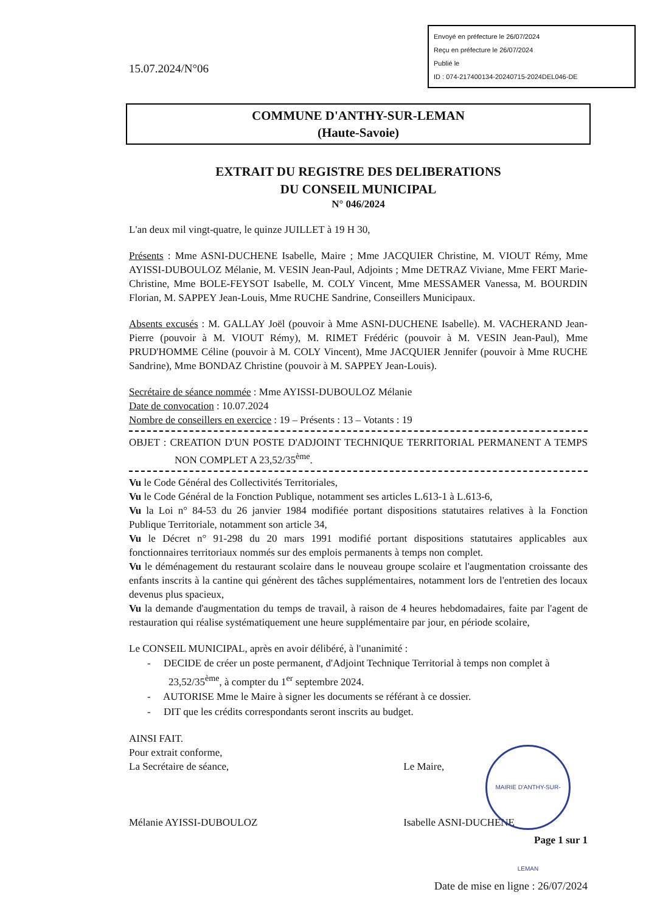Envoyé en préfecture le 26/07/2024
Reçu en préfecture le 26/07/2024
Publié le
ID : 074-217400134-20240715-2024DEL046-DE
15.07.2024/N°06
COMMUNE D'ANTHY-SUR-LEMAN
(Haute-Savoie)
EXTRAIT DU REGISTRE DES DELIBERATIONS
DU CONSEIL MUNICIPAL
N° 046/2024
L'an deux mil vingt-quatre, le quinze JUILLET à 19 H 30,
Présents : Mme ASNI-DUCHENE Isabelle, Maire ; Mme JACQUIER Christine, M. VIOUT Rémy, Mme AYISSI-DUBOULOZ Mélanie, M. VESIN Jean-Paul, Adjoints ; Mme DETRAZ Viviane, Mme FERT Marie-Christine, Mme BOLE-FEYSOT Isabelle, M. COLY Vincent, Mme MESSAMER Vanessa, M. BOURDIN Florian, M. SAPPEY Jean-Louis, Mme RUCHE Sandrine, Conseillers Municipaux.
Absents excusés : M. GALLAY Joël (pouvoir à Mme ASNI-DUCHENE Isabelle). M. VACHERAND Jean-Pierre (pouvoir à M. VIOUT Rémy), M. RIMET Frédéric (pouvoir à M. VESIN Jean-Paul), Mme PRUD'HOMME Céline (pouvoir à M. COLY Vincent), Mme JACQUIER Jennifer (pouvoir à Mme RUCHE Sandrine), Mme BONDAZ Christine (pouvoir à M. SAPPEY Jean-Louis).
Secrétaire de séance nommée : Mme AYISSI-DUBOULOZ Mélanie
Date de convocation : 10.07.2024
Nombre de conseillers en exercice : 19 – Présents : 13 – Votants : 19
OBJET : CREATION D'UN POSTE D'ADJOINT TECHNIQUE TERRITORIAL PERMANENT A TEMPS NON COMPLET A 23,52/35<sup>ème</sup>.
Vu le Code Général des Collectivités Territoriales,
Vu le Code Général de la Fonction Publique, notamment ses articles L.613-1 à L.613-6,
Vu la Loi n° 84-53 du 26 janvier 1984 modifiée portant dispositions statutaires relatives à la Fonction Publique Territoriale, notamment son article 34,
Vu le Décret n° 91-298 du 20 mars 1991 modifié portant dispositions statutaires applicables aux fonctionnaires territoriaux nommés sur des emplois permanents à temps non complet.
Vu le déménagement du restaurant scolaire dans le nouveau groupe scolaire et l'augmentation croissante des enfants inscrits à la cantine qui génèrent des tâches supplémentaires, notamment lors de l'entretien des locaux devenus plus spacieux,
Vu la demande d'augmentation du temps de travail, à raison de 4 heures hebdomadaires, faite par l'agent de restauration qui réalise systématiquement une heure supplémentaire par jour, en période scolaire,
Le CONSEIL MUNICIPAL, après en avoir délibéré, à l'unanimité :
- DECIDE de créer un poste permanent, d'Adjoint Technique Territorial à temps non complet à 23,52/35<sup>ème</sup>, à compter du 1<sup>er</sup> septembre 2024.
- AUTORISE Mme le Maire à signer les documents se référant à ce dossier.
- DIT que les crédits correspondants seront inscrits au budget.
AINSI FAIT.
Pour extrait conforme,
La Secrétaire de séance,
Mélanie AYISSI-DUBOULOZ
Le Maire,
Isabelle ASNI-DUCHENE
Page 1 sur 1
Date de mise en ligne : 26/07/2024
MAIRIE D'ANTHY-SUR-LEMAN